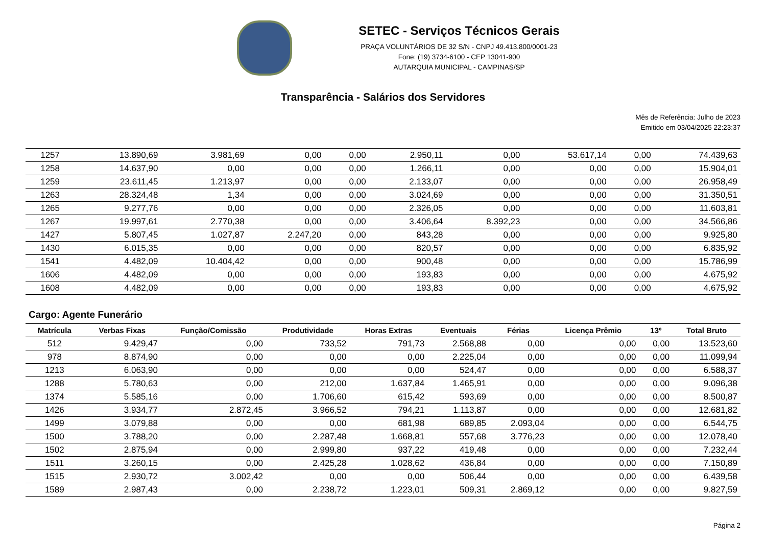SETEC - Serviços Técnicos Gerais
PRAÇA VOLUNTÁRIOS DE 32 S/N - CNPJ 49.413.800/0001-23
Fone: (19) 3734-6100 - CEP 13041-900
AUTARQUIA MUNICIPAL - CAMPINAS/SP
Transparência - Salários dos Servidores
Mês de Referência: Julho de 2023
Emitido em 03/04/2025 22:23:37
| 1257 | 13.890,69 | 3.981,69 | 0,00 | 0,00 | 2.950,11 | 0,00 | 53.617,14 | 0,00 | 74.439,63 |
| 1258 | 14.637,90 | 0,00 | 0,00 | 0,00 | 1.266,11 | 0,00 | 0,00 | 0,00 | 15.904,01 |
| 1259 | 23.611,45 | 1.213,97 | 0,00 | 0,00 | 2.133,07 | 0,00 | 0,00 | 0,00 | 26.958,49 |
| 1263 | 28.324,48 | 1,34 | 0,00 | 0,00 | 3.024,69 | 0,00 | 0,00 | 0,00 | 31.350,51 |
| 1265 | 9.277,76 | 0,00 | 0,00 | 0,00 | 2.326,05 | 0,00 | 0,00 | 0,00 | 11.603,81 |
| 1267 | 19.997,61 | 2.770,38 | 0,00 | 0,00 | 3.406,64 | 8.392,23 | 0,00 | 0,00 | 34.566,86 |
| 1427 | 5.807,45 | 1.027,87 | 2.247,20 | 0,00 | 843,28 | 0,00 | 0,00 | 0,00 | 9.925,80 |
| 1430 | 6.015,35 | 0,00 | 0,00 | 0,00 | 820,57 | 0,00 | 0,00 | 0,00 | 6.835,92 |
| 1541 | 4.482,09 | 10.404,42 | 0,00 | 0,00 | 900,48 | 0,00 | 0,00 | 0,00 | 15.786,99 |
| 1606 | 4.482,09 | 0,00 | 0,00 | 0,00 | 193,83 | 0,00 | 0,00 | 0,00 | 4.675,92 |
| 1608 | 4.482,09 | 0,00 | 0,00 | 0,00 | 193,83 | 0,00 | 0,00 | 0,00 | 4.675,92 |
Cargo: Agente Funerário
| Matrícula | Verbas Fixas | Função/Comissão | Produtividade | Horas Extras | Eventuais | Férias | Licença Prêmio | 13º | Total Bruto |
| --- | --- | --- | --- | --- | --- | --- | --- | --- | --- |
| 512 | 9.429,47 | 0,00 | 733,52 | 791,73 | 2.568,88 | 0,00 | 0,00 | 0,00 | 13.523,60 |
| 978 | 8.874,90 | 0,00 | 0,00 | 0,00 | 2.225,04 | 0,00 | 0,00 | 0,00 | 11.099,94 |
| 1213 | 6.063,90 | 0,00 | 0,00 | 0,00 | 524,47 | 0,00 | 0,00 | 0,00 | 6.588,37 |
| 1288 | 5.780,63 | 0,00 | 212,00 | 1.637,84 | 1.465,91 | 0,00 | 0,00 | 0,00 | 9.096,38 |
| 1374 | 5.585,16 | 0,00 | 1.706,60 | 615,42 | 593,69 | 0,00 | 0,00 | 0,00 | 8.500,87 |
| 1426 | 3.934,77 | 2.872,45 | 3.966,52 | 794,21 | 1.113,87 | 0,00 | 0,00 | 0,00 | 12.681,82 |
| 1499 | 3.079,88 | 0,00 | 0,00 | 681,98 | 689,85 | 2.093,04 | 0,00 | 0,00 | 6.544,75 |
| 1500 | 3.788,20 | 0,00 | 2.287,48 | 1.668,81 | 557,68 | 3.776,23 | 0,00 | 0,00 | 12.078,40 |
| 1502 | 2.875,94 | 0,00 | 2.999,80 | 937,22 | 419,48 | 0,00 | 0,00 | 0,00 | 7.232,44 |
| 1511 | 3.260,15 | 0,00 | 2.425,28 | 1.028,62 | 436,84 | 0,00 | 0,00 | 0,00 | 7.150,89 |
| 1515 | 2.930,72 | 3.002,42 | 0,00 | 0,00 | 506,44 | 0,00 | 0,00 | 0,00 | 6.439,58 |
| 1589 | 2.987,43 | 0,00 | 2.238,72 | 1.223,01 | 509,31 | 2.869,12 | 0,00 | 0,00 | 9.827,59 |
Página 2